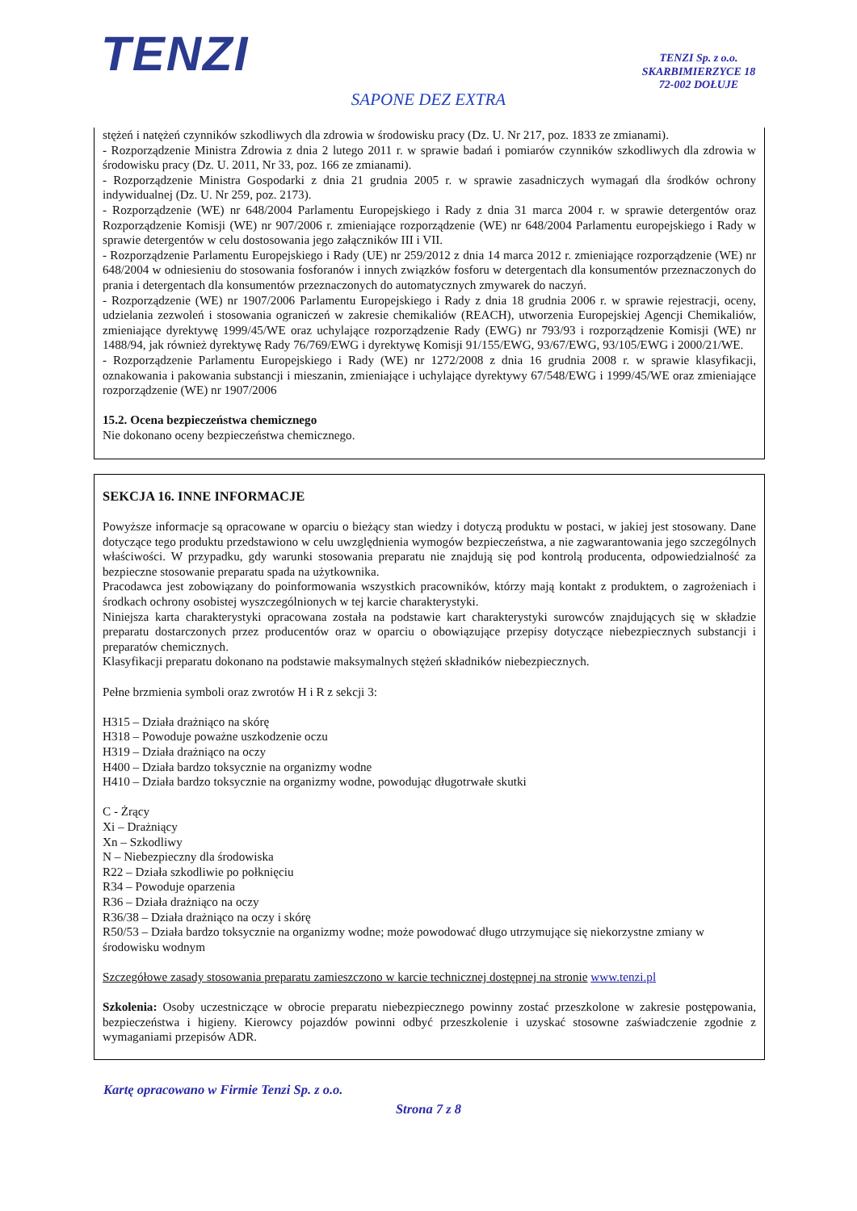TENZI
TENZI Sp. z o.o.
SKARBIMIERZYCE 18
72-002 DOŁUJE
SAPONE DEZ EXTRA
stężeń i natężeń czynników szkodliwych dla zdrowia w środowisku pracy (Dz. U. Nr 217, poz. 1833 ze zmianami).
- Rozporządzenie Ministra Zdrowia z dnia 2 lutego 2011 r. w sprawie badań i pomiarów czynników szkodliwych dla zdrowia w środowisku pracy (Dz. U. 2011, Nr 33, poz. 166 ze zmianami).
- Rozporządzenie Ministra Gospodarki z dnia 21 grudnia 2005 r. w sprawie zasadniczych wymagań dla środków ochrony indywidualnej (Dz. U. Nr 259, poz. 2173).
- Rozporządzenie (WE) nr 648/2004 Parlamentu Europejskiego i Rady z dnia 31 marca 2004 r. w sprawie detergentów oraz Rozporządzenie Komisji (WE) nr 907/2006 r. zmieniające rozporządzenie (WE) nr 648/2004 Parlamentu europejskiego i Rady w sprawie detergentów w celu dostosowania jego załączników III i VII.
- Rozporządzenie Parlamentu Europejskiego i Rady (UE) nr 259/2012 z dnia 14 marca 2012 r. zmieniające rozporządzenie (WE) nr 648/2004 w odniesieniu do stosowania fosforanów i innych związków fosforu w detergentach dla konsumentów przeznaczonych do prania i detergentach dla konsumentów przeznaczonych do automatycznych zmywarek do naczyń.
- Rozporządzenie (WE) nr 1907/2006 Parlamentu Europejskiego i Rady z dnia 18 grudnia 2006 r. w sprawie rejestracji, oceny, udzielania zezwoleń i stosowania ograniczeń w zakresie chemikaliów (REACH), utworzenia Europejskiej Agencji Chemikaliów, zmieniające dyrektywę 1999/45/WE oraz uchylające rozporządzenie Rady (EWG) nr 793/93 i rozporządzenie Komisji (WE) nr 1488/94, jak również dyrektywę Rady 76/769/EWG i dyrektywę Komisji 91/155/EWG, 93/67/EWG, 93/105/EWG i 2000/21/WE.
- Rozporządzenie Parlamentu Europejskiego i Rady (WE) nr 1272/2008 z dnia 16 grudnia 2008 r. w sprawie klasyfikacji, oznakowania i pakowania substancji i mieszanin, zmieniające i uchylające dyrektywy 67/548/EWG i 1999/45/WE oraz zmieniające rozporządzenie (WE) nr 1907/2006
15.2. Ocena bezpieczeństwa chemicznego
Nie dokonano oceny bezpieczeństwa chemicznego.
SEKCJA 16. INNE INFORMACJE
Powyższe informacje są opracowane w oparciu o bieżący stan wiedzy i dotyczą produktu w postaci, w jakiej jest stosowany. Dane dotyczące tego produktu przedstawiono w celu uwzględnienia wymogów bezpieczeństwa, a nie zagwarantowania jego szczególnych właściwości. W przypadku, gdy warunki stosowania preparatu nie znajdują się pod kontrolą producenta, odpowiedzialność za bezpieczne stosowanie preparatu spada na użytkownika.
Pracodawca jest zobowiązany do poinformowania wszystkich pracowników, którzy mają kontakt z produktem, o zagrożeniach i środkach ochrony osobistej wyszczególnionych w tej karcie charakterystyki.
Niniejsza karta charakterystyki opracowana została na podstawie kart charakterystyki surowców znajdujących się w składzie preparatu dostarczonych przez producentów oraz w oparciu o obowiązujące przepisy dotyczące niebezpiecznych substancji i preparatów chemicznych.
Klasyfikacji preparatu dokonano na podstawie maksymalnych stężeń składników niebezpiecznych.
Pełne brzmienia symboli oraz zwrotów H i R z sekcji 3:
H315 – Działa drażniąco na skórę
H318 – Powoduje poważne uszkodzenie oczu
H319 – Działa drażniąco na oczy
H400 – Działa bardzo toksycznie na organizmy wodne
H410 – Działa bardzo toksycznie na organizmy wodne, powodując długotrwałe skutki
C - Żrący
Xi – Drażniący
Xn – Szkodliwy
N – Niebezpieczny dla środowiska
R22 – Działa szkodliwie po połknięciu
R34 – Powoduje oparzenia
R36 – Działa drażniąco na oczy
R36/38 – Działa drażniąco na oczy i skórę
R50/53 – Działa bardzo toksycznie na organizmy wodne; może powodować długo utrzymujące się niekorzystne zmiany w środowisku wodnym
Szczegółowe zasady stosowania preparatu zamieszczono w karcie technicznej dostępnej na stronie www.tenzi.pl
Szkolenia: Osoby uczestniczące w obrocie preparatu niebezpiecznego powinny zostać przeszkolone w zakresie postępowania, bezpieczeństwa i higieny. Kierowcy pojazdów powinni odbyć przeszkolenie i uzyskać stosowne zaświadczenie zgodnie z wymaganiami przepisów ADR.
Kartę opracowano w Firmie Tenzi Sp. z o.o.
Strona 7 z 8